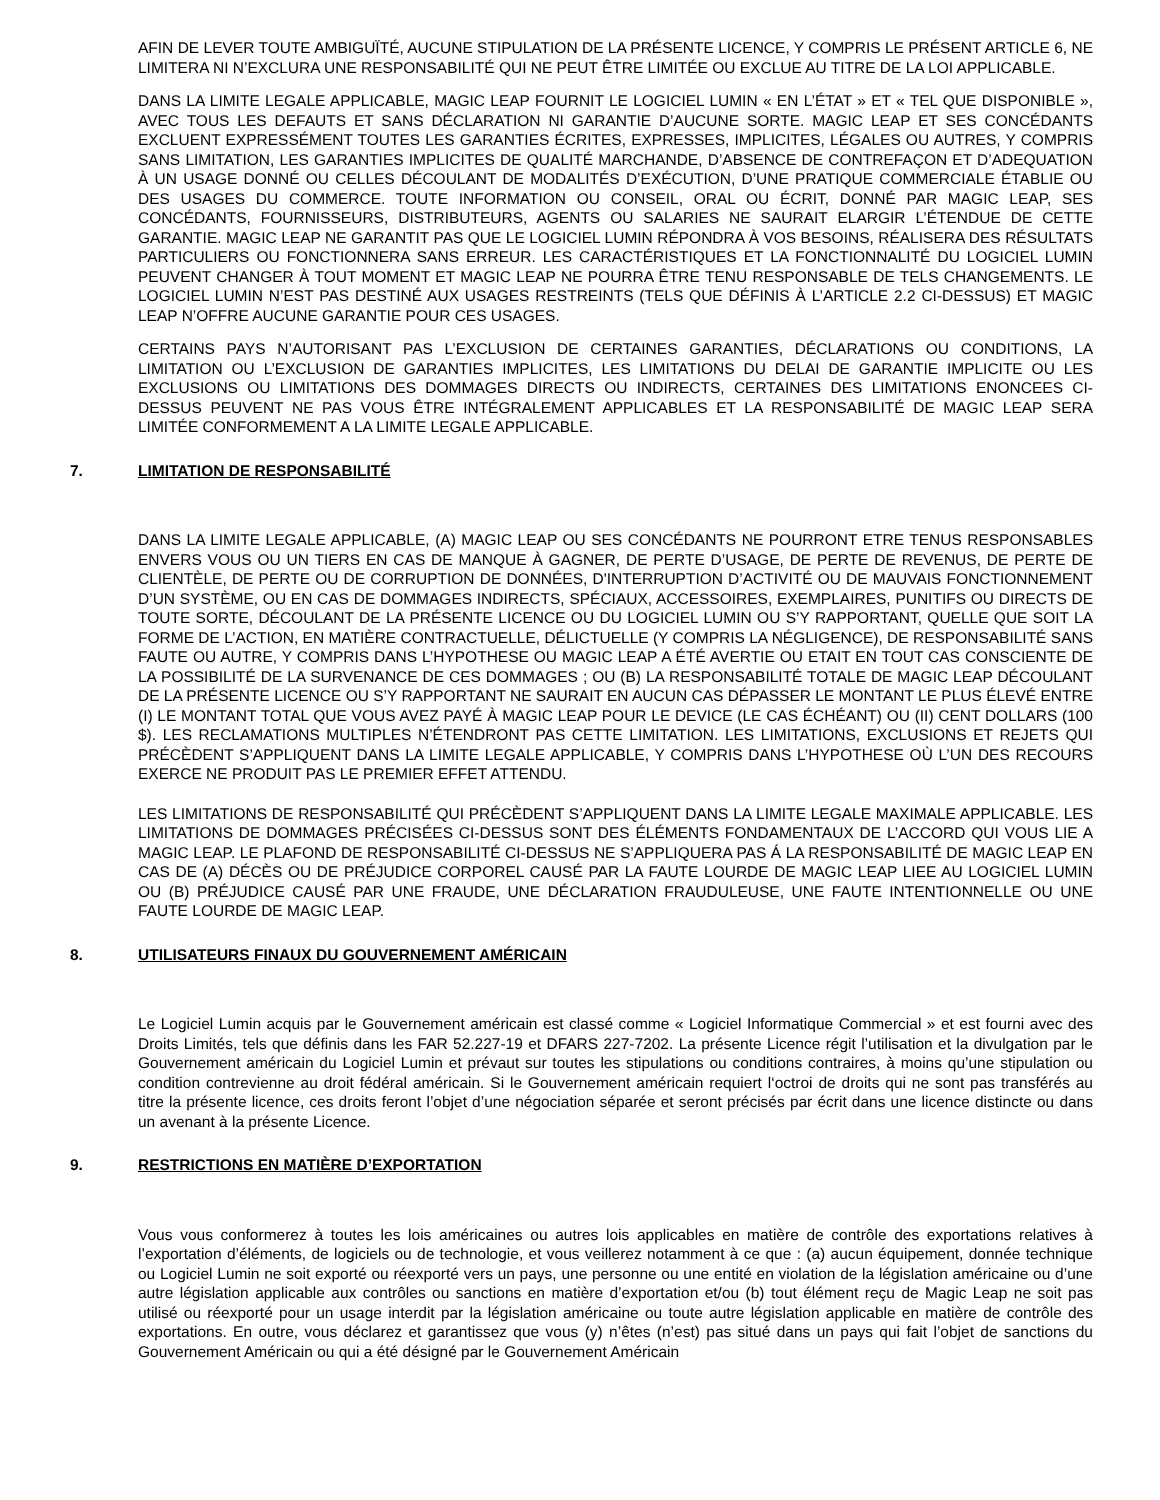AFIN DE LEVER TOUTE AMBIGUÏTÉ, AUCUNE STIPULATION DE LA PRÉSENTE LICENCE, Y COMPRIS LE PRÉSENT ARTICLE 6, NE LIMITERA NI N’EXCLURA UNE RESPONSABILITÉ QUI NE PEUT ÊTRE LIMITÉE OU EXCLUE AU TITRE DE LA LOI APPLICABLE.
DANS LA LIMITE LEGALE APPLICABLE, MAGIC LEAP FOURNIT LE LOGICIEL LUMIN « EN L’ÉTAT » ET « TEL QUE DISPONIBLE », AVEC TOUS LES DEFAUTS ET SANS DÉCLARATION NI GARANTIE D’AUCUNE SORTE. MAGIC LEAP ET SES CONCÉDANTS EXCLUENT EXPRESSÉMENT TOUTES LES GARANTIES ÉCRITES, EXPRESSES, IMPLICITES, LÉGALES OU AUTRES, Y COMPRIS SANS LIMITATION, LES GARANTIES IMPLICITES DE QUALITÉ MARCHANDE, D’ABSENCE DE CONTREFAÇON ET D’ADEQUATION À UN USAGE DONNÉ OU CELLES DÉCOULANT DE MODALITÉS D’EXÉCUTION, D’UNE PRATIQUE COMMERCIALE ÉTABLIE OU DES USAGES DU COMMERCE. TOUTE INFORMATION OU CONSEIL, ORAL OU ÉCRIT, DONNÉ PAR MAGIC LEAP, SES CONCÉDANTS, FOURNISSEURS, DISTRIBUTEURS, AGENTS OU SALARIES NE SAURAIT ELARGIR L’ÉTENDUE DE CETTE GARANTIE. MAGIC LEAP NE GARANTIT PAS QUE LE LOGICIEL LUMIN RÉPONDRA À VOS BESOINS, RÉALISERA DES RÉSULTATS PARTICULIERS OU FONCTIONNERA SANS ERREUR. LES CARACTÉRISTIQUES ET LA FONCTIONNALITÉ DU LOGICIEL LUMIN PEUVENT CHANGER À TOUT MOMENT ET MAGIC LEAP NE POURRA ÊTRE TENU RESPONSABLE DE TELS CHANGEMENTS. LE LOGICIEL LUMIN N’EST PAS DESTINÉ AUX USAGES RESTREINTS (TELS QUE DÉFINIS À L’ARTICLE 2.2 CI-DESSUS) ET MAGIC LEAP N’OFFRE AUCUNE GARANTIE POUR CES USAGES.
CERTAINS PAYS N’AUTORISANT PAS L’EXCLUSION DE CERTAINES GARANTIES, DÉCLARATIONS OU CONDITIONS, LA LIMITATION OU L’EXCLUSION DE GARANTIES IMPLICITES, LES LIMITATIONS DU DELAI DE GARANTIE IMPLICITE OU LES EXCLUSIONS OU LIMITATIONS DES DOMMAGES DIRECTS OU INDIRECTS, CERTAINES DES LIMITATIONS ENONCEES CI-DESSUS PEUVENT NE PAS VOUS ÊTRE INTÉGRALEMENT APPLICABLES ET LA RESPONSABILITÉ DE MAGIC LEAP SERA LIMITÉE CONFORMEMENT A LA LIMITE LEGALE APPLICABLE.
7. LIMITATION DE RESPONSABILITÉ
DANS LA LIMITE LEGALE APPLICABLE, (A) MAGIC LEAP OU SES CONCÉDANTS NE POURRONT ETRE TENUS RESPONSABLES ENVERS VOUS OU UN TIERS EN CAS DE MANQUE À GAGNER, DE PERTE D’USAGE, DE PERTE DE REVENUS, DE PERTE DE CLIENTÈLE, DE PERTE OU DE CORRUPTION DE DONNÉES, D'INTERRUPTION D’ACTIVITÉ OU DE MAUVAIS FONCTIONNEMENT D’UN SYSTÈME, OU EN CAS DE DOMMAGES INDIRECTS, SPÉCIAUX, ACCESSOIRES, EXEMPLAIRES, PUNITIFS OU DIRECTS DE TOUTE SORTE, DÉCOULANT DE LA PRÉSENTE LICENCE OU DU LOGICIEL LUMIN OU S’Y RAPPORTANT, QUELLE QUE SOIT LA FORME DE L’ACTION, EN MATIÈRE CONTRACTUELLE, DÉLICTUELLE (Y COMPRIS LA NÉGLIGENCE), DE RESPONSABILITÉ SANS FAUTE OU AUTRE, Y COMPRIS DANS L’HYPOTHESE OU MAGIC LEAP A ÉTÉ AVERTIE OU ETAIT EN TOUT CAS CONSCIENTE DE LA POSSIBILITÉ DE LA SURVENANCE DE CES DOMMAGES ; OU (B) LA RESPONSABILITÉ TOTALE DE MAGIC LEAP DÉCOULANT DE LA PRÉSENTE LICENCE OU S’Y RAPPORTANT NE SAURAIT EN AUCUN CAS DÉPASSER LE MONTANT LE PLUS ÉLEVÉ ENTRE (I) LE MONTANT TOTAL QUE VOUS AVEZ PAYÉ À MAGIC LEAP POUR LE DEVICE (LE CAS ÉCHÉANT) OU (II) CENT DOLLARS (100 $). LES RECLAMATIONS MULTIPLES N’ÉTENDRONT PAS CETTE LIMITATION. LES LIMITATIONS, EXCLUSIONS ET REJETS QUI PRÉCÈDENT S’APPLIQUENT DANS LA LIMITE LEGALE APPLICABLE, Y COMPRIS DANS L’HYPOTHESE OÙ L’UN DES RECOURS EXERCE NE PRODUIT PAS LE PREMIER EFFET ATTENDU.
LES LIMITATIONS DE RESPONSABILITÉ QUI PRÉCÈDENT S’APPLIQUENT DANS LA LIMITE LEGALE MAXIMALE APPLICABLE. LES LIMITATIONS DE DOMMAGES PRÉCISÉES CI-DESSUS SONT DES ÉLÉMENTS FONDAMENTAUX DE L’ACCORD QUI VOUS LIE A MAGIC LEAP. LE PLAFOND DE RESPONSABILITÉ CI-DESSUS NE S’APPLIQUERA PAS Á LA RESPONSABILITÉ DE MAGIC LEAP EN CAS DE (A) DÉCÈS OU DE PRÉJUDICE CORPOREL CAUSÉ PAR LA FAUTE LOURDE DE MAGIC LEAP LIEE AU LOGICIEL LUMIN OU (B) PRÉJUDICE CAUSÉ PAR UNE FRAUDE, UNE DÉCLARATION FRAUDULEUSE, UNE FAUTE INTENTIONNELLE OU UNE FAUTE LOURDE DE MAGIC LEAP.
8. UTILISATEURS FINAUX DU GOUVERNEMENT AMÉRICAIN
Le Logiciel Lumin acquis par le Gouvernement américain est classé comme « Logiciel Informatique Commercial » et est fourni avec des Droits Limités, tels que définis dans les FAR 52.227-19 et DFARS 227-7202. La présente Licence régit l’utilisation et la divulgation par le Gouvernement américain du Logiciel Lumin et prévaut sur toutes les stipulations ou conditions contraires, à moins qu’une stipulation ou condition contrevienne au droit fédéral américain. Si le Gouvernement américain requiert l‘octroi de droits qui ne sont pas transférés au titre la présente licence, ces droits feront l’objet d’une négociation séparée et seront précisés par écrit dans une licence distincte ou dans un avenant à la présente Licence.
9. RESTRICTIONS EN MATIÈRE D’EXPORTATION
Vous vous conformerez à toutes les lois américaines ou autres lois applicables en matière de contrôle des exportations relatives à l’exportation d’éléments, de logiciels ou de technologie, et vous veillerez notamment à ce que : (a) aucun équipement, donnée technique ou Logiciel Lumin ne soit exporté ou réexporté vers un pays, une personne ou une entité en violation de la législation américaine ou d’une autre législation applicable aux contrôles ou sanctions en matière d’exportation et/ou (b) tout élément reçu de Magic Leap ne soit pas utilisé ou réexporté pour un usage interdit par la législation américaine ou toute autre législation applicable en matière de contrôle des exportations. En outre, vous déclarez et garantissez que vous (y) n’êtes (n’est) pas situé dans un pays qui fait l’objet de sanctions du Gouvernement Américain ou qui a été désigné par le Gouvernement Américain